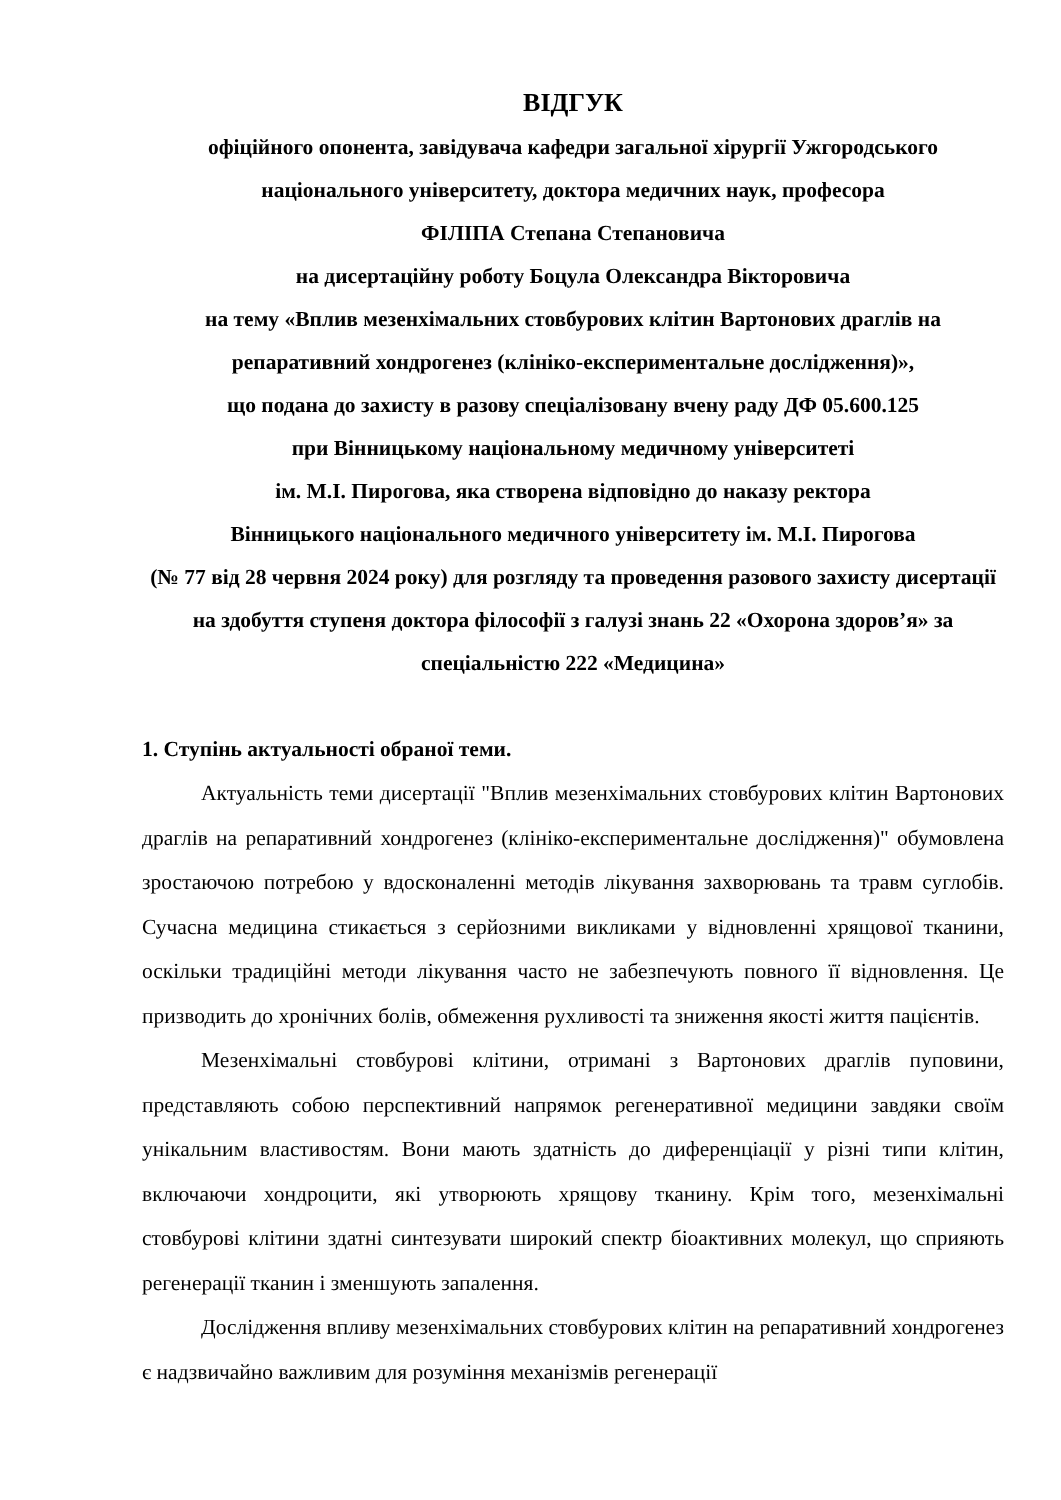ВІДГУК
офіційного опонента, завідувача кафедри загальної хірургії Ужгородського національного університету, доктора медичних наук, професора
ФІЛІПА Степана Степановича
на дисертаційну роботу Боцула Олександра Вікторовича
на тему «Вплив мезенхімальних стовбурових клітин Вартонових драглів на репаративний хондрогенез (клініко-експериментальне дослідження)»,
що подана до захисту в разову спеціалізовану вчену раду ДФ 05.600.125
при Вінницькому національному медичному університеті
ім. М.І. Пирогова, яка створена відповідно до наказу ректора
Вінницького національного медичного університету ім. М.І. Пирогова
(№ 77 від 28 червня 2024 року) для розгляду та проведення разового захисту дисертації на здобуття ступеня доктора філософії з галузі знань 22 «Охорона здоров’я» за спеціальністю 222 «Медицина»
1. Ступінь актуальності обраної теми.
Актуальність теми дисертації "Вплив мезенхімальних стовбурових клітин Вартонових драглів на репаративний хондрогенез (клініко-експериментальне дослідження)" обумовлена зростаючою потребою у вдосконаленні методів лікування захворювань та травм суглобів. Сучасна медицина стикається з серйозними викликами у відновленні хрящової тканини, оскільки традиційні методи лікування часто не забезпечують повного її відновлення. Це призводить до хронічних болів, обмеження рухливості та зниження якості життя пацієнтів.
Мезенхімальні стовбурові клітини, отримані з Вартонових драглів пуповини, представляють собою перспективний напрямок регенеративної медицини завдяки своїм унікальним властивостям. Вони мають здатність до диференціації у різні типи клітин, включаючи хондроцити, які утворюють хрящову тканину. Крім того, мезенхімальні стовбурові клітини здатні синтезувати широкий спектр біоактивних молекул, що сприяють регенерації тканин і зменшують запалення.
Дослідження впливу мезенхімальних стовбурових клітин на репаративний хондрогенез є надзвичайно важливим для розуміння механізмів регенерації